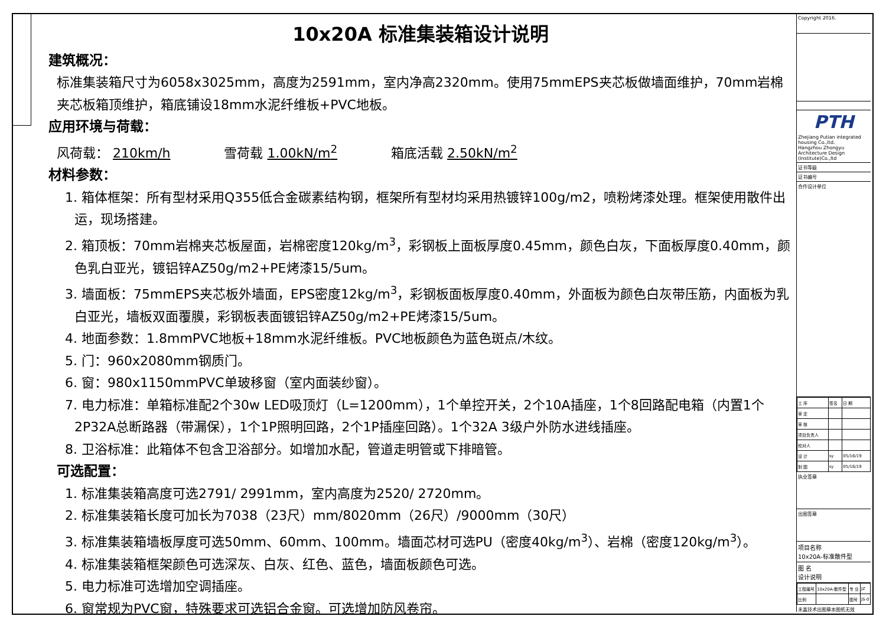10x20A 标准集装箱设计说明
建筑概况：
标准集装箱尺寸为6058x3025mm，高度为2591mm，室内净高2320mm。使用75mmEPS夹芯板做墙面维护，70mm岩棉夹芯板箱顶维护，箱底铺设18mm水泥纤维板+PVC地板。
应用环境与荷载：
风荷载： 210km/h 雪荷载 1.00kN/m<sup>2</sup> 箱底活载 2.50kN/m<sup>2</sup>
材料参数：
1. 箱体框架：所有型材采用Q355低合金碳素结构钢，框架所有型材均采用热镀锌100g/m2，喷粉烤漆处理。框架使用散件出运，现场搭建。
2. 箱顶板：70mm岩棉夹芯板屋面，岩棉密度120kg/m<sup>3</sup>，彩钢板上面板厚度0.45mm，颜色白灰，下面板厚度0.40mm，颜色乳白亚光，镀铝锌AZ50g/m2+PE烤漆15/5um。
3. 墙面板：75mmEPS夹芯板外墙面，EPS密度12kg/m<sup>3</sup>，彩钢板面板厚度0.40mm，外面板为颜色白灰带压筋，内面板为乳白亚光，墙板双面覆膜，彩钢板表面镀铝锌AZ50g/m2+PE烤漆15/5um。
4. 地面参数：1.8mmPVC地板+18mm水泥纤维板。PVC地板颜色为蓝色斑点/木纹。
5. 门：960x2080mm钢质门。
6. 窗：980x1150mmPVC单玻移窗（室内面装纱窗）。
7. 电力标准：单箱标准配2个30w LED吸顶灯（L=1200mm），1个单控开关，2个10A插座，1个8回路配电箱（内置1个2P32A总断路器（带漏保），1个1P照明回路，2个1P插座回路）。1个32A 3级户外防水进线插座。
8. 卫浴标准：此箱体不包含卫浴部分。如增加水配，管道走明管或下排暗管。
可选配置：
1. 标准集装箱高度可选2791/ 2991mm，室内高度为2520/ 2720mm。
2. 标准集装箱长度可加长为7038（23尺）mm/8020mm（26尺）/9000mm（30尺）
3. 标准集装箱墙板厚度可选50mm、60mm、100mm。墙面芯材可选PU（密度40kg/m<sup>3</sup>）、岩棉（密度120kg/m<sup>3</sup>）。
4. 标准集装箱框架颜色可选深灰、白灰、红色、蓝色，墙面板颜色可选。
5. 电力标准可选增加空调插座。
6. 窗常规为PVC窗，特殊要求可选铝合金窗。可选增加防风卷帘。
Copyright 2016.
PTH
Zhejiang Putian integrated housing Co.,ltd.
Hangzhou Zhongyu Architecture Design (Institute)Co.,ltd
证书等级
证书编号
合作设计单位
| 工 序 | 签名 | 日 期 |
| 审 定 | | |
| 审 核 | | |
| 项目负责人 | | |
| 校对人 | | |
| 设 计 | sy | 05/16/19 |
| 制 图 | sy | 05/16/19 |
执业签章
出图签章
项目名称
10x20A-标准散件型
图 名
设计说明
| 工程编号 | 10x20A-散件型 | 专 业 | JZ |
| 比例 | | 图号 | JS-0 |
未盖技术出图章本图纸无效